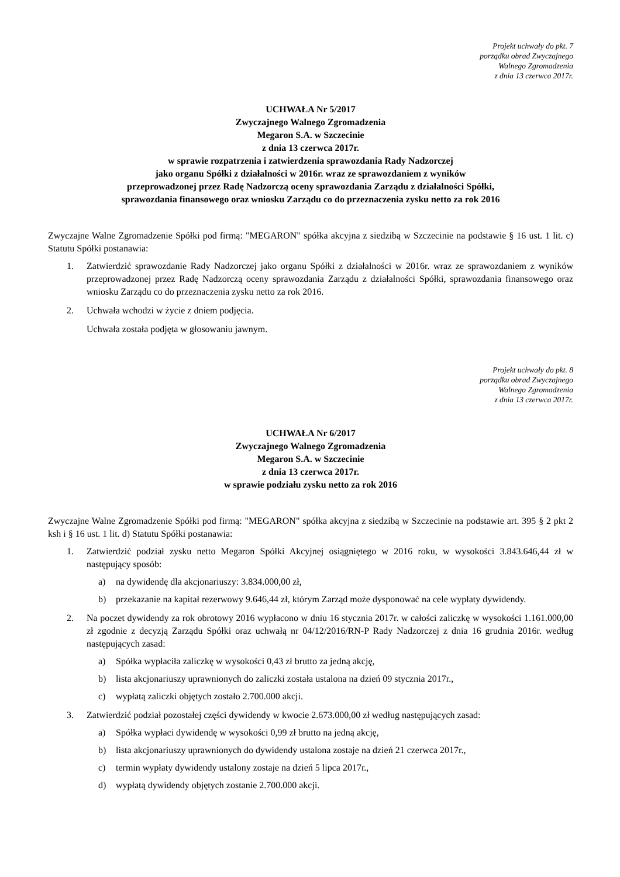Projekt uchwały do pkt. 7
porządku obrad Zwyczajnego
Walnego Zgromadzenia
z dnia 13 czerwca 2017r.
UCHWAŁA Nr 5/2017
Zwyczajnego Walnego Zgromadzenia
Megaron S.A. w Szczecinie
z dnia 13 czerwca 2017r.
w sprawie rozpatrzenia i zatwierdzenia sprawozdania Rady Nadzorczej
jako organu Spółki z działalności w 2016r. wraz ze sprawozdaniem z wyników
przeprowadzonej przez Radę Nadzorczą oceny sprawozdania Zarządu z działalności Spółki,
sprawozdania finansowego oraz wniosku Zarządu co do przeznaczenia zysku netto za rok 2016
Zwyczajne Walne Zgromadzenie Spółki pod firmą: "MEGARON" spółka akcyjna z siedzibą w Szczecinie na podstawie § 16 ust. 1 lit. c) Statutu Spółki postanawia:
1. Zatwierdzić sprawozdanie Rady Nadzorczej jako organu Spółki z działalności w 2016r. wraz ze sprawozdaniem z wyników przeprowadzonej przez Radę Nadzorczą oceny sprawozdania Zarządu z działalności Spółki, sprawozdania finansowego oraz wniosku Zarządu co do przeznaczenia zysku netto za rok 2016.
2. Uchwała wchodzi w życie z dniem podjęcia.
Uchwała została podjęta w głosowaniu jawnym.
Projekt uchwały do pkt. 8
porządku obrad Zwyczajnego
Walnego Zgromadzenia
z dnia 13 czerwca 2017r.
UCHWAŁA Nr 6/2017
Zwyczajnego Walnego Zgromadzenia
Megaron S.A. w Szczecinie
z dnia 13 czerwca 2017r.
w sprawie podziału zysku netto za rok 2016
Zwyczajne Walne Zgromadzenie Spółki pod firmą: "MEGARON" spółka akcyjna z siedzibą w Szczecinie na podstawie art. 395 § 2 pkt 2 ksh i § 16 ust. 1 lit. d) Statutu Spółki postanawia:
1. Zatwierdzić podział zysku netto Megaron Spółki Akcyjnej osiągniętego w 2016 roku, w wysokości 3.843.646,44 zł w następujący sposób:
a) na dywidendę dla akcjonariuszy: 3.834.000,00 zł,
b) przekazanie na kapitał rezerwowy 9.646,44 zł, którym Zarząd może dysponować na cele wypłaty dywidendy.
2. Na poczet dywidendy za rok obrotowy 2016 wypłacono w dniu 16 stycznia 2017r. w całości zaliczkę w wysokości 1.161.000,00 zł zgodnie z decyzją Zarządu Spółki oraz uchwałą nr 04/12/2016/RN-P Rady Nadzorczej z dnia 16 grudnia 2016r. według następujących zasad:
a) Spółka wypłaciła zaliczkę w wysokości 0,43 zł brutto za jedną akcję,
b) lista akcjonariuszy uprawnionych do zaliczki została ustalona na dzień 09 stycznia 2017r.,
c) wypłatą zaliczki objętych zostało 2.700.000 akcji.
3. Zatwierdzić podział pozostałej części dywidendy w kwocie 2.673.000,00 zł według następujących zasad:
a) Spółka wypłaci dywidendę w wysokości 0,99 zł brutto na jedną akcję,
b) lista akcjonariuszy uprawnionych do dywidendy ustalona zostaje na dzień 21 czerwca 2017r.,
c) termin wypłaty dywidendy ustalony zostaje na dzień 5 lipca 2017r.,
d) wypłatą dywidendy objętych zostanie 2.700.000 akcji.